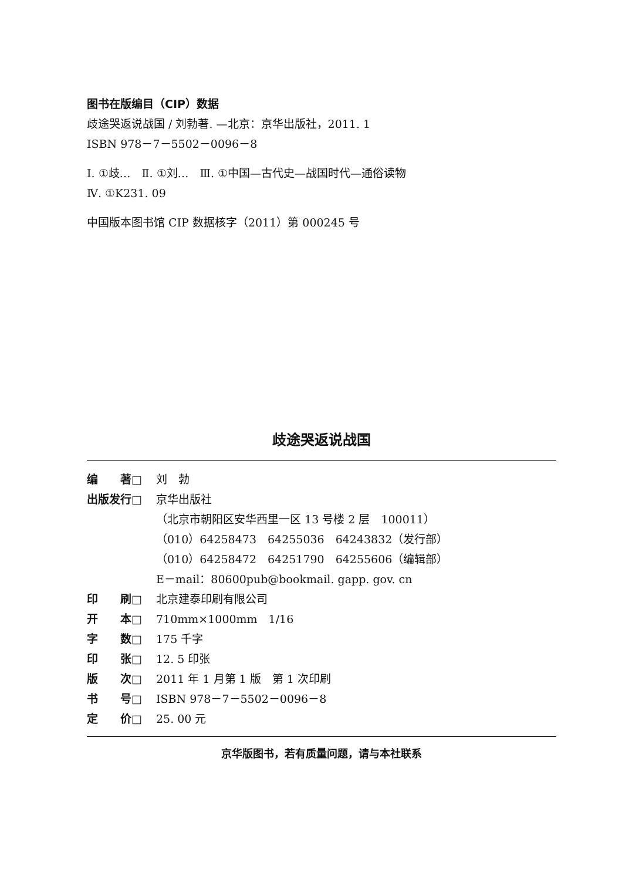图书在版编目（CIP）数据
歧途哭返说战国 / 刘勃著. —北京：京华出版社，2011. 1
ISBN 978－7－5502－0096－8
Ⅰ. ①歧…　Ⅱ. ①刘…　Ⅲ. ①中国—古代史—战国时代—通俗读物
Ⅳ. ①K231. 09
中国版本图书馆 CIP 数据核字（2011）第 000245 号
歧途哭返说战国
编　　著□ 刘　勃
出版发行□ 京华出版社
（北京市朝阳区安华西里一区 13 号楼 2 层　100011）
（010）64258473　64255036　64243832（发行部）
（010）64258472　64251790　64255606（编辑部）
E－mail：80600pub@bookmail. gapp. gov. cn
印　　刷□ 北京建泰印刷有限公司
开　　本□ 710mm×1000mm　1/16
字　　数□ 175 千字
印　　张□ 12. 5 印张
版　　次□ 2011 年 1 月第 1 版　第 1 次印刷
书　　号□ ISBN 978－7－5502－0096－8
定　　价□ 25. 00 元
京华版图书，若有质量问题，请与本社联系